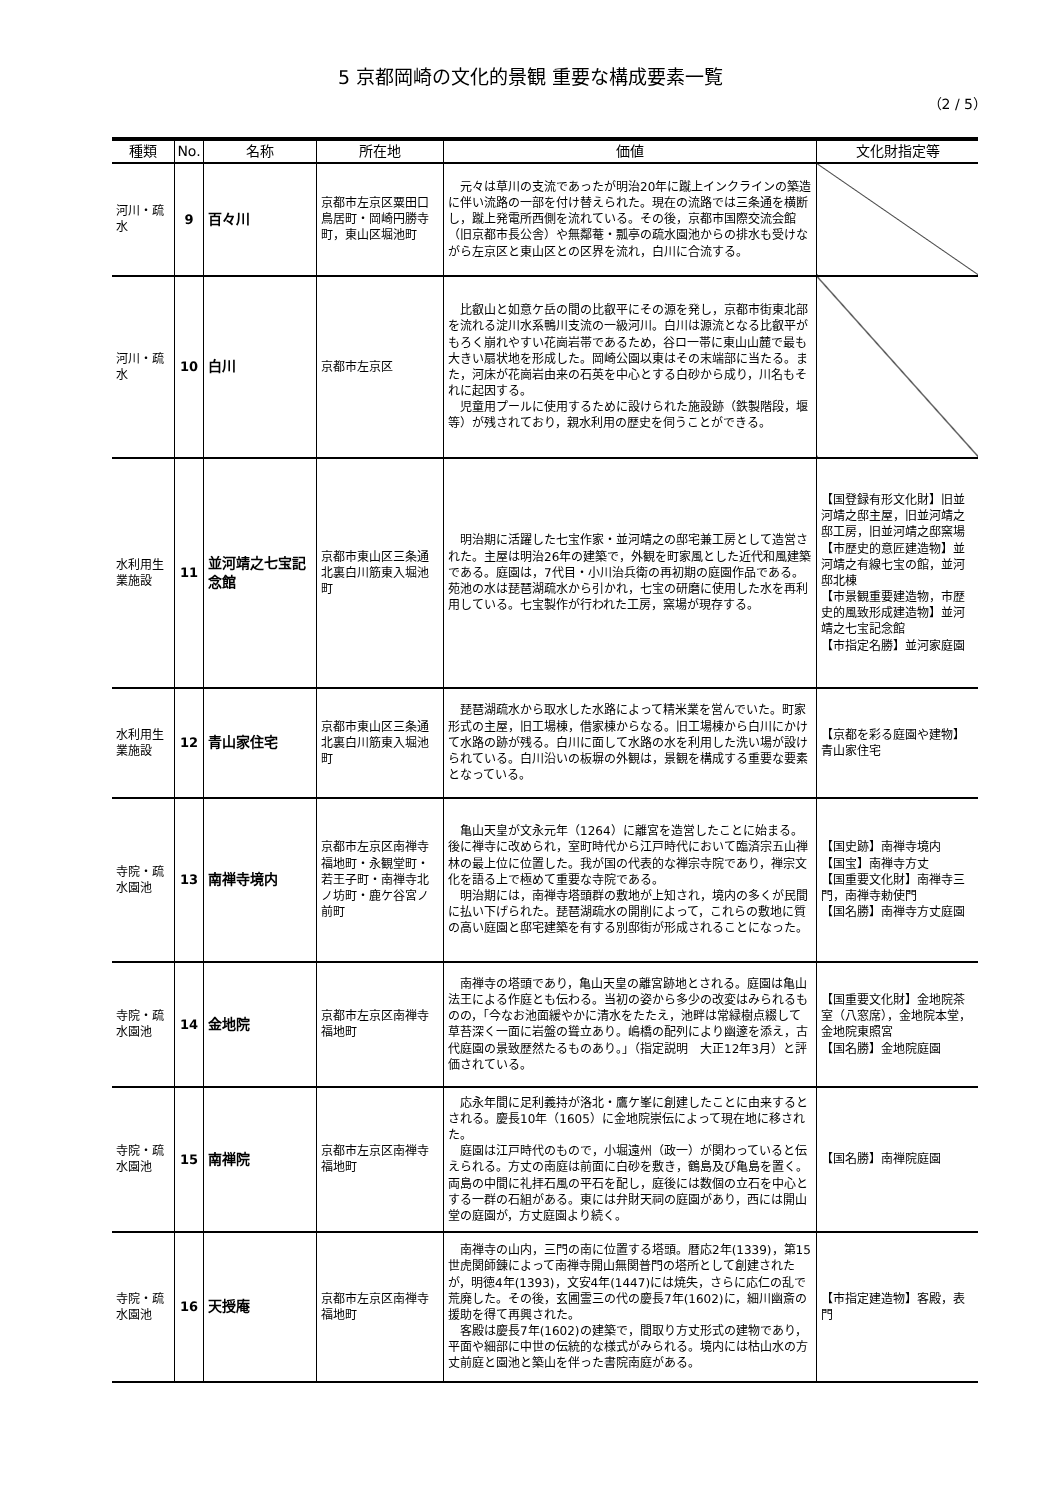5 京都岡崎の文化的景観 重要な構成要素一覧
（2 / 5）
| 種類 | No. | 名称 | 所在地 | 価値 | 文化財指定等 |
| --- | --- | --- | --- | --- | --- |
| 河川・疏水 | 9 | 百々川 | 京都市左京区粟田口鳥居町・岡崎円勝寺町，東山区堀池町 | 元々は草川の支流であったが明治20年に蹴上インクラインの築造に伴い流路の一部を付け替えられた。現在の流路では三条通を横断し，蹴上発電所西側を流れている。その後，京都市国際交流会館（旧京都市長公舎）や無鄰菴・瓢亭の疏水園池からの排水も受けながら左京区と東山区との区界を流れ，白川に合流する。 | |
| 河川・疏水 | 10 | 白川 | 京都市左京区 | 比叡山と如意ケ岳の間の比叡平にその源を発し，京都市街東北部を流れる淀川水系鴨川支流の一級河川。白川は源流となる比叡平がもろく崩れやすい花崗岩帯であるため，谷ロ一帯に東山山麓で最も大きい扇状地を形成した。岡崎公園以東はその末端部に当たる。また，河床が花崗岩由来の石英を中心とする白砂から成り，川名もそれに起因する。 児童用プールに使用するために設けられた施設跡（鉄製階段，堰等）が残されており，親水利用の歴史を伺うことができる。 | |
| 水利用生業施設 | 11 | 並河靖之七宝記念館 | 京都市東山区三条通北裏白川筋東入堀池町 | 明治期に活躍した七宝作家・並河靖之の邸宅兼工房として造営された。主屋は明治26年の建築で，外観を町家風とした近代和風建築である。庭園は，7代目・小川治兵衛の再初期の庭園作品である。苑池の水は琵琶湖疏水から引かれ，七宝の研磨に使用した水を再利用している。七宝製作が行われた工房，窯場が現存する。 | 【国登録有形文化財】旧並河靖之邸主屋，旧並河靖之邸工房，旧並河靖之邸窯場 【市歴史的意匠建造物】並河靖之有線七宝の館，並河邸北棟 【市景観重要建造物，市歴史的風致形成建造物】並河靖之七宝記念館 【市指定名勝】並河家庭園 |
| 水利用生業施設 | 12 | 青山家住宅 | 京都市東山区三条通北裏白川筋東入堀池町 | 琵琶湖疏水から取水した水路によって精米業を営んでいた。町家形式の主屋，旧工場棟，借家棟からなる。旧工場棟から白川にかけて水路の跡が残る。白川に面して水路の水を利用した洗い場が設けられている。白川沿いの板塀の外観は，景観を構成する重要な要素となっている。 | 【京都を彩る庭園や建物】青山家住宅 |
| 寺院・疏水園池 | 13 | 南禅寺境内 | 京都市左京区南禅寺福地町・永観堂町・若王子町・南禅寺北ノ坊町・鹿ケ谷宮ノ前町 | 亀山天皇が文永元年（1264）に離宮を造営したことに始まる。後に禅寺に改められ，室町時代から江戸時代において臨済宗五山禅林の最上位に位置した。我が国の代表的な禅宗寺院であり，禅宗文化を語る上で極めて重要な寺院である。 明治期には，南禅寺塔頭群の敷地が上知され，境内の多くが民間に払い下げられた。琵琶湖疏水の開削によって，これらの敷地に質の高い庭園と邸宅建築を有する別邸街が形成されることになった。 | 【国史跡】南禅寺境内 【国宝】南禅寺方丈 【国重要文化財】南禅寺三門，南禅寺勅使門 【国名勝】南禅寺方丈庭園 |
| 寺院・疏水園池 | 14 | 金地院 | 京都市左京区南禅寺福地町 | 南禅寺の塔頭であり，亀山天皇の離宮跡地とされる。庭園は亀山法王による作庭とも伝わる。当初の姿から多少の改変はみられるものの，「今なお池面緩やかに清水をたたえ，池畔は常緑樹点綴して草苔深く一面に岩盤の聳立あり。嶋橋の配列により幽邃を添え，古代庭園の景致歴然たるものあり。」（指定説明 大正12年3月）と評価されている。 | 【国重要文化財】金地院茶室（八窓席），金地院本堂，金地院東照宮 【国名勝】金地院庭園 |
| 寺院・疏水園池 | 15 | 南禅院 | 京都市左京区南禅寺福地町 | 応永年間に足利義持が洛北・鷹ケ峯に創建したことに由来するとされる。慶長10年（1605）に金地院崇伝によって現在地に移された。 庭園は江戸時代のもので，小堀遠州（政一）が関わっていると伝えられる。方丈の南庭は前面に白砂を敷き，鶴島及び亀島を置く。両島の中間に礼拝石風の平石を配し，庭後には数個の立石を中心とする一群の石組がある。東には弁財天祠の庭園があり，西には開山堂の庭園が，方丈庭園より続く。 | 【国名勝】南禅院庭園 |
| 寺院・疏水園池 | 16 | 天授庵 | 京都市左京区南禅寺福地町 | 南禅寺の山内，三門の南に位置する塔頭。暦応2年(1339)，第15世虎関師錬によって南禅寺開山無関普門の塔所として創建されたが，明徳4年(1393)，文安4年(1447)には焼失，さらに応仁の乱で荒廃した。その後，玄圃霊三の代の慶長7年(1602)に，細川幽斎の援助を得て再興された。 客殿は慶長7年(1602)の建築で，間取り方丈形式の建物であり，平面や細部に中世の伝統的な様式がみられる。境内には枯山水の方丈前庭と園池と築山を伴った書院南庭がある。 | 【市指定建造物】客殿，表門 |